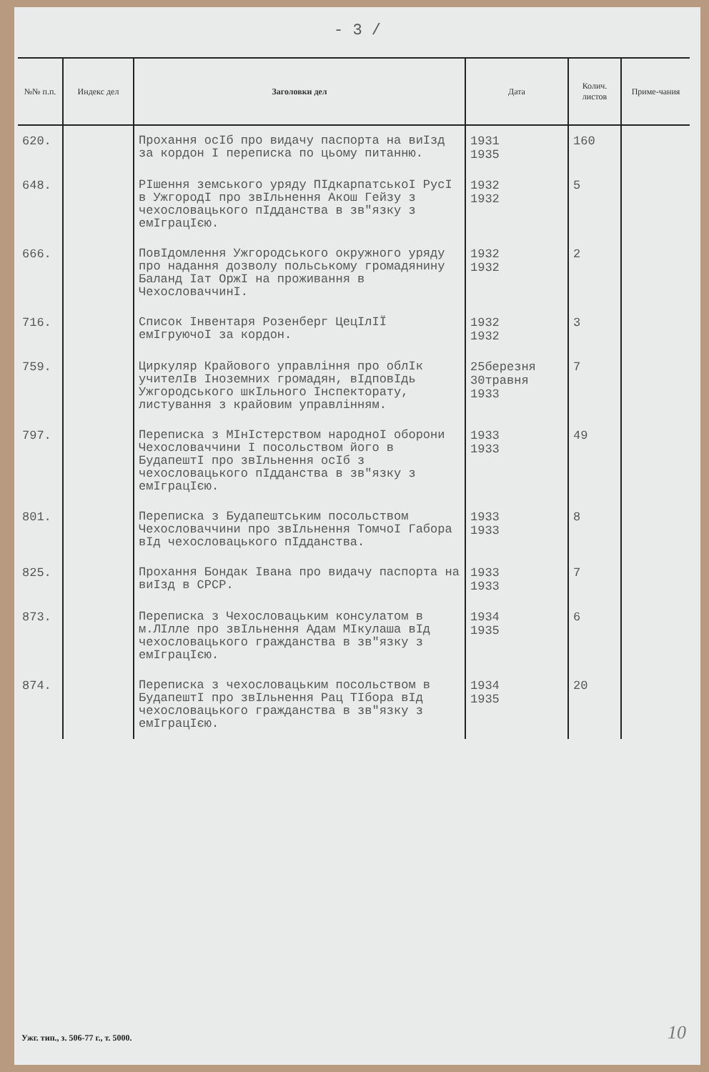- 3 /
| №№ п.п. | Индекс дел | Заголовки дел | Дата | Колич. листов | Приме-чания |
| --- | --- | --- | --- | --- | --- |
| 620. | | Прохання осІб про видачу паспорта на виІзд за кордон І переписка по цьому питанню. | 1931 1935 | 160 | |
| 648. | | РІшення земського уряду ПІдкарпатськоІ РусІ в УжгородІ про звІльнення Акош Гейзу з чехословацького пІдданства в зв"язку з емІграцІєю. | 1932 1932 | 5 | |
| 666. | | ПовІдомлення Ужгородського окружного уряду про надання дозволу польському громадянину Баланд Іат ОржІ на проживання в ЧехословаччинІ. | 1932 1932 | 2 | |
| 716. | | Список Інвентаря Розенберг ЦецІлІЇ емІгруючоІ за кордон. | 1932 1932 | 3 | |
| 759. | | Циркуляр Крайового управління про облІк учителІв Іноземних громадян, вІдповІдь Ужгородського шкІльного Інспекторату, листування з крайовим управлінням. | 25березня 30травня 1933 | 7 | |
| 797. | | Переписка з МІнІстерством народноІ оборони Чехословаччини І посольством його в БудапештІ про звІльнення осІб з чехословацького пІдданства в зв"язку з емІграцІєю. | 1933 1933 | 49 | |
| 801. | | Переписка з Будапештським посольством Чехословаччини про звІльнення ТомчоІ Габора вІд чехословацького пІдданства. | 1933 1933 | 8 | |
| 825. | | Прохання Бондак Івана про видачу паспорта на виІзд в СРСР. | 1933 1933 | 7 | |
| 873. | | Переписка з Чехословацьким консулатом в м.ЛІлле про звІльнення Адам МІкулаша вІд чехословацького гражданства в зв"язку з емІграцІєю. | 1934 1935 | 6 | |
| 874. | | Переписка з чехословацьким посольством в БудапештІ про звІльнення Рац ТІбора вІд чехословацького гражданства в зв"язку з емІграцІєю. | 1934 1935 | 20 | |
Ужг. тип., з. 506-77 г., т. 5000.
10